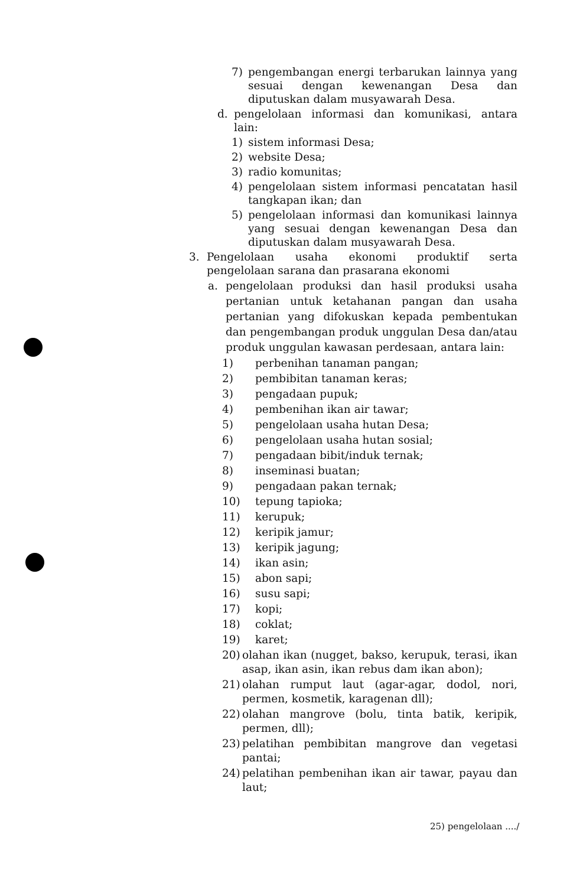7) pengembangan energi terbarukan lainnya yang sesuai dengan kewenangan Desa dan diputuskan dalam musyawarah Desa.
d. pengelolaan informasi dan komunikasi, antara lain:
1) sistem informasi Desa;
2) website Desa;
3) radio komunitas;
4) pengelolaan sistem informasi pencatatan hasil tangkapan ikan; dan
5) pengelolaan informasi dan komunikasi lainnya yang sesuai dengan kewenangan Desa dan diputuskan dalam musyawarah Desa.
3. Pengelolaan usaha ekonomi produktif serta pengelolaan sarana dan prasarana ekonomi
a. pengelolaan produksi dan hasil produksi usaha pertanian untuk ketahanan pangan dan usaha pertanian yang difokuskan kepada pembentukan dan pengembangan produk unggulan Desa dan/atau produk unggulan kawasan perdesaan, antara lain:
1) perbenihan tanaman pangan;
2) pembibitan tanaman keras;
3) pengadaan pupuk;
4) pembenihan ikan air tawar;
5) pengelolaan usaha hutan Desa;
6) pengelolaan usaha hutan sosial;
7) pengadaan bibit/induk ternak;
8) inseminasi buatan;
9) pengadaan pakan ternak;
10) tepung tapioka;
11) kerupuk;
12) keripik jamur;
13) keripik jagung;
14) ikan asin;
15) abon sapi;
16) susu sapi;
17) kopi;
18) coklat;
19) karet;
20) olahan ikan (nugget, bakso, kerupuk, terasi, ikan asap, ikan asin, ikan rebus dam ikan abon);
21) olahan rumput laut (agar-agar, dodol, nori, permen, kosmetik, karagenan dll);
22) olahan mangrove (bolu, tinta batik, keripik, permen, dll);
23) pelatihan pembibitan mangrove dan vegetasi pantai;
24) pelatihan pembenihan ikan air tawar, payau dan laut;
25) pengelolaan ..../